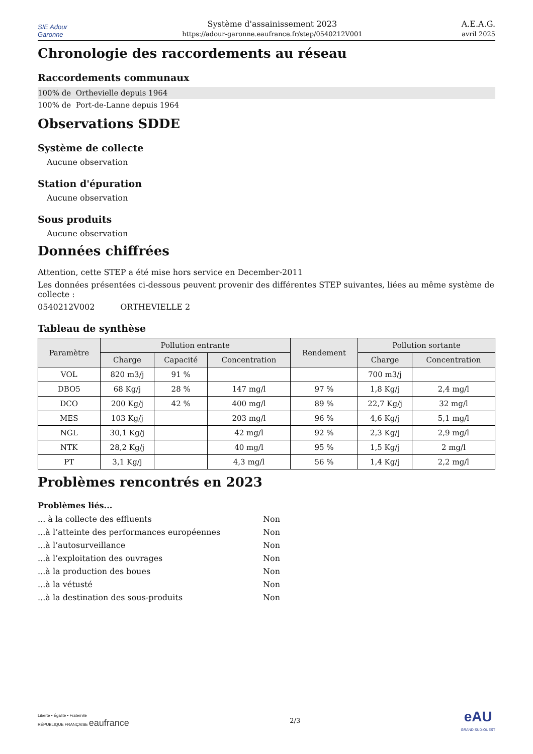SIE Adour Garonne
Système d'assainissement 2023
https://adour-garonne.eaufrance.fr/step/0540212V001
A.E.A.G.
avril 2025
Chronologie des raccordements au réseau
Raccordements communaux
100% de Orthevielle depuis 1964
100% de Port-de-Lanne depuis 1964
Observations SDDE
Système de collecte
Aucune observation
Station d'épuration
Aucune observation
Sous produits
Aucune observation
Données chiffrées
Attention, cette STEP a été mise hors service en December-2011
Les données présentées ci-dessous peuvent provenir des différentes STEP suivantes, liées au même système de collecte :
0540212V002 ORTHEVIELLE 2
Tableau de synthèse
| Paramètre | Pollution entrante | | | Rendement | Pollution sortante | |
| --- | --- | --- | --- | --- | --- | --- |
| | Charge | Capacité | Concentration | | Charge | Concentration |
| VOL | 820 m3/j | 91 % | | | 700 m3/j | |
| DBO5 | 68 Kg/j | 28 % | 147 mg/l | 97 % | 1,8 Kg/j | 2,4 mg/l |
| DCO | 200 Kg/j | 42 % | 400 mg/l | 89 % | 22,7 Kg/j | 32 mg/l |
| MES | 103 Kg/j | | 203 mg/l | 96 % | 4,6 Kg/j | 5,1 mg/l |
| NGL | 30,1 Kg/j | | 42 mg/l | 92 % | 2,3 Kg/j | 2,9 mg/l |
| NTK | 28,2 Kg/j | | 40 mg/l | 95 % | 1,5 Kg/j | 2 mg/l |
| PT | 3,1 Kg/j | | 4,3 mg/l | 56 % | 1,4 Kg/j | 2,2 mg/l |
Problèmes rencontrés en 2023
Problèmes liés...
... à la collecte des effluents Non
...à l’atteinte des performances européennes Non
...à l’autosurveillance Non
...à l’exploitation des ouvrages Non
...à la production des boues Non
...à la vétusté Non
...à la destination des sous-produits Non
Liberté • Égalité • Fraternité
RÉPUBLIQUE FRANÇAISE eaufrance
2/3
eAU
GRAND SUD-OUEST